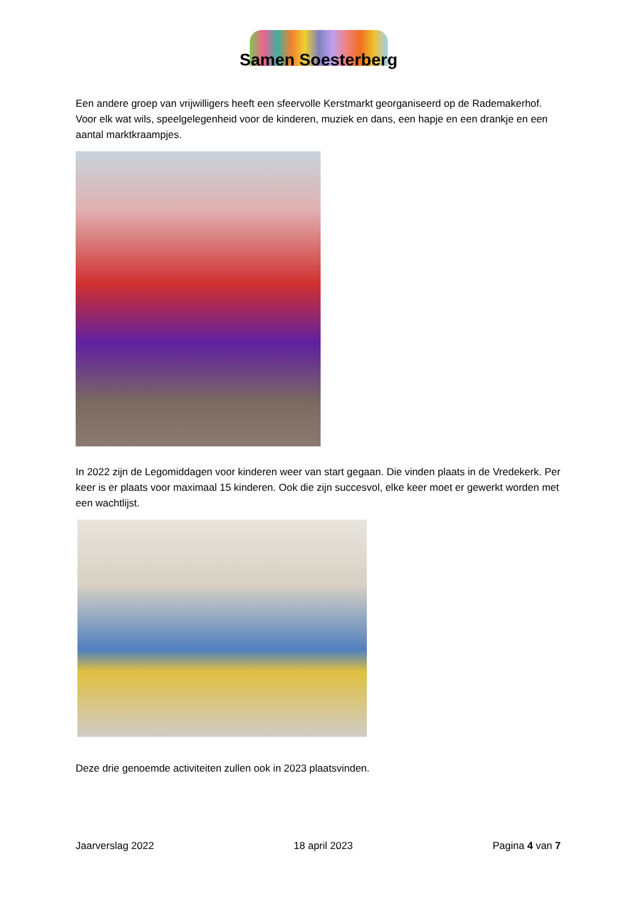Samen Soesterberg
Een andere groep van vrijwilligers heeft een sfeervolle Kerstmarkt georganiseerd op de Rademakerhof. Voor elk wat wils, speelgelegenheid voor de kinderen, muziek en dans, een hapje en een drankje en een aantal marktkraampjes.
In 2022 zijn de Legomiddagen voor kinderen weer van start gegaan. Die vinden plaats in de Vredekerk. Per keer is er plaats voor maximaal 15 kinderen. Ook die zijn succesvol, elke keer moet er gewerkt worden met een wachtlijst.
Deze drie genoemde activiteiten zullen ook in 2023 plaatsvinden.
Jaarverslag 2022 18 april 2023 Pagina 4 van 7